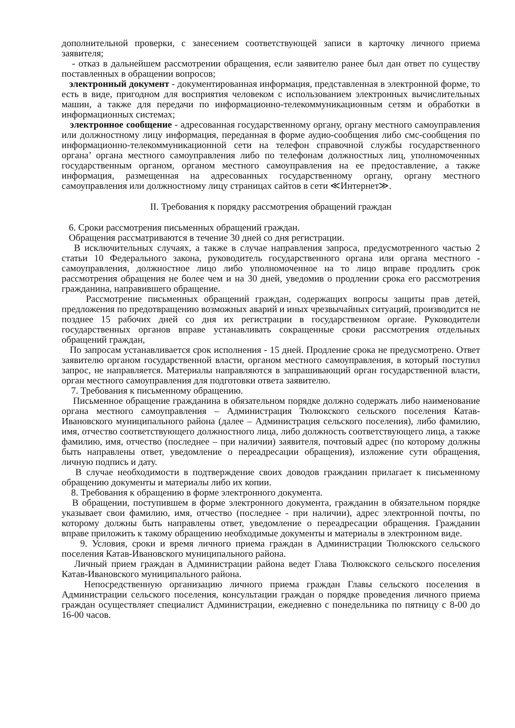дополнительной проверки, с занесением соответствующей записи в карточку личного приема заявителя;
- отказ в дальнейшем рассмотрении обращения, если заявителю ранее был дан ответ по существу поставленных в обращении вопросов;
электронный документ - документированная информация, представленная в электронной форме, то есть в виде, пригодном для восприятия человеком с использованием электронных вычислительных машин, а также для передачи по информационно-телекоммуникационным сетям и обработки в информационных системах;
электронное сообщение - адресованная государственному органу, органу местного самоуправления или должностному лицу информация, переданная в форме аудио-сообщения либо смс-сообщения по информационно-телекоммуникационной сети на телефон справочной службы государственного органа’ органа местного самоуправления либо по телефонам должностных лиц, уполномоченных государственным органом, органом местного самоуправления на ее предоставление, а также информация, размещенная на адресованных государственному органу, органу местного самоуправления или должностному лицу страницах сайтов в сети ≪Интернет≫.
II. Требования к порядку рассмотрения обращений граждан
6. Сроки рассмотрения письменных обращений граждан.
Обращения рассматриваются в течение 30 дней со дня регистрации.
В исключительных случаях, а также в случае направления запроса, предусмотренного частью 2 статьи 10 Федерального закона, руководитель государственного органа или органа местного - самоуправления, должностное лицо либо уполномоченное на то лицо вправе продлить срок рассмотрения обращения не более чем и на 30 дней, уведомив о продлении срока его рассмотрения гражданина, направившего обращение.
Рассмотрение письменных обращений граждан, содержащих вопросы защиты прав детей, предложения по предотвращению возможных аварий и иных чрезвычайных ситуаций, производится не позднее 15 рабочих дней со дня их регистрации в государственном органе. Руководители государственных органов вправе устанавливать сокращенные сроки рассмотрения отдельных обращений граждан,
По запросам устанавливается срок исполнения - 15 дней. Продление срока не предусмотрено. Ответ заявителю органом государственной власти, органом местного самоуправления, в который поступил запрос, не направляется. Материалы направляются в запрашивающий орган государственной власти, орган местного самоуправления для подготовки ответа заявителю.
7. Требования к письменному обращению.
Письменное обращение гражданина в обязательном порядке должно содержать либо наименование органа местного самоуправления – Администрация Тюлюкского сельского поселения Катав-Ивановского муниципального района (далее – Администрация сельского поселения), либо фамилию, имя, отчество соответствующего должностного лица, либо должность соответствующего лица, а также фамилию, имя, отчество (последнее – при наличии) заявителя, почтовый адрес (по которому должны быть направлены ответ, уведомление о переадресации обращения), изложение сути обращения, личную подпись и дату.
В случае необходимости в подтверждение своих доводов гражданин прилагает к письменному обращению документы и материалы либо их копии.
8. Требования к обращению в форме электронного документа.
В обращении, поступившем в форме электронного документа, гражданин в обязательном порядке указывает свои фамилию, имя, отчество (последнее - при наличии), адрес электронной почты, по которому должны быть направлены ответ, уведомление о переадресации обращения. Гражданин вправе приложить к такому обращению необходимые документы и материалы в электронном виде.
9. Условия, сроки и время личного приема граждан в Администрации Тюлюкского сельского поселения Катав-Ивановского муниципального района.
Личный прием граждан в Администрации района ведет Глава Тюлюкского сельского поселения Катав-Ивановского муниципального района.
Непосредственную организацию личного приема граждан Главы сельского поселения в Администрации сельского поселения, консультации граждан о порядке проведения личного приема граждан осуществляет специалист Администрации, ежедневно с понедельника по пятницу с 8-00 до 16-00 часов.